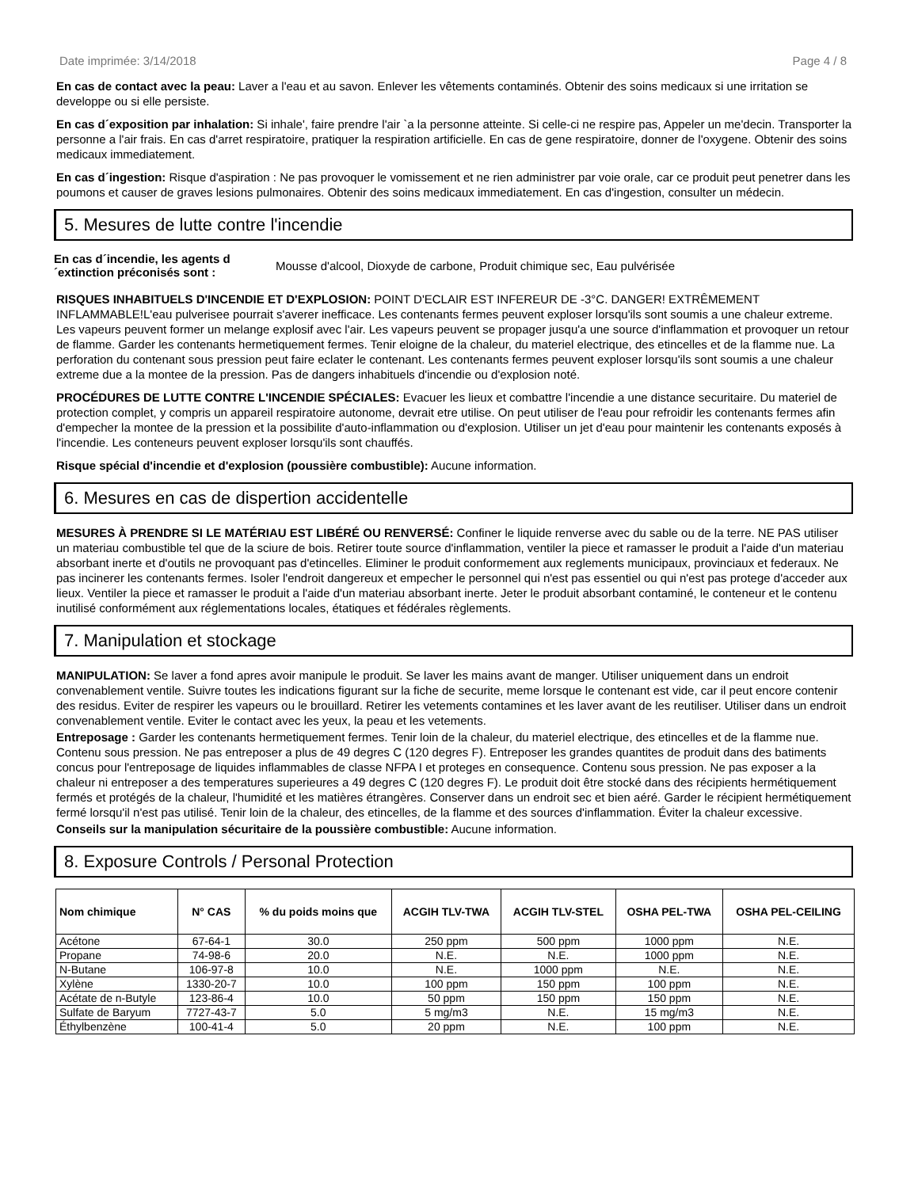Date imprimée: 3/14/2018 Page 4 / 8
En cas de contact avec la peau: Laver a l'eau et au savon. Enlever les vêtements contaminés. Obtenir des soins medicaux si une irritation se developpe ou si elle persiste.
En cas d´exposition par inhalation: Si inhale', faire prendre l'air `a la personne atteinte. Si celle-ci ne respire pas, Appeler un me'decin. Transporter la personne a l'air frais. En cas d'arret respiratoire, pratiquer la respiration artificielle. En cas de gene respiratoire, donner de l'oxygene. Obtenir des soins medicaux immediatement.
En cas d´ingestion: Risque d'aspiration : Ne pas provoquer le vomissement et ne rien administrer par voie orale, car ce produit peut penetrer dans les poumons et causer de graves lesions pulmonaires. Obtenir des soins medicaux immediatement. En cas d'ingestion, consulter un médecin.
5. Mesures de lutte contre l'incendie
En cas d´incendie, les agents d´extinction préconisés sont : Mousse d'alcool, Dioxyde de carbone, Produit chimique sec, Eau pulvérisée
RISQUES INHABITUELS D'INCENDIE ET D'EXPLOSION: POINT D'ECLAIR EST INFEREUR DE -3°C. DANGER! EXTRÊMEMENT INFLAMMABLE!L'eau pulverisee pourrait s'averer inefficace. Les contenants fermes peuvent exploser lorsqu'ils sont soumis a une chaleur extreme. Les vapeurs peuvent former un melange explosif avec l'air. Les vapeurs peuvent se propager jusqu'a une source d'inflammation et provoquer un retour de flamme. Garder les contenants hermetiquement fermes. Tenir eloigne de la chaleur, du materiel electrique, des etincelles et de la flamme nue. La perforation du contenant sous pression peut faire eclater le contenant. Les contenants fermes peuvent exploser lorsqu'ils sont soumis a une chaleur extreme due a la montee de la pression. Pas de dangers inhabituels d'incendie ou d'explosion noté.
PROCÉDURES DE LUTTE CONTRE L'INCENDIE SPÉCIALES: Evacuer les lieux et combattre l'incendie a une distance securitaire. Du materiel de protection complet, y compris un appareil respiratoire autonome, devrait etre utilise. On peut utiliser de l'eau pour refroidir les contenants fermes afin d'empecher la montee de la pression et la possibilite d'auto-inflammation ou d'explosion. Utiliser un jet d'eau pour maintenir les contenants exposés à l'incendie. Les conteneurs peuvent exploser lorsqu'ils sont chauffés.
Risque spécial d'incendie et d'explosion (poussière combustible): Aucune information.
6. Mesures en cas de dispertion accidentelle
MESURES À PRENDRE SI LE MATÉRIAU EST LIBÉRÉ OU RENVERSÉ: Confiner le liquide renverse avec du sable ou de la terre. NE PAS utiliser un materiau combustible tel que de la sciure de bois. Retirer toute source d'inflammation, ventiler la piece et ramasser le produit a l'aide d'un materiau absorbant inerte et d'outils ne provoquant pas d'etincelles. Eliminer le produit conformement aux reglements municipaux, provinciaux et federaux. Ne pas incinerer les contenants fermes. Isoler l'endroit dangereux et empecher le personnel qui n'est pas essentiel ou qui n'est pas protege d'acceder aux lieux. Ventiler la piece et ramasser le produit a l'aide d'un materiau absorbant inerte. Jeter le produit absorbant contaminé, le conteneur et le contenu inutilisé conformément aux réglementations locales, étatiques et fédérales règlements.
7. Manipulation et stockage
MANIPULATION: Se laver a fond apres avoir manipule le produit. Se laver les mains avant de manger. Utiliser uniquement dans un endroit convenablement ventile. Suivre toutes les indications figurant sur la fiche de securite, meme lorsque le contenant est vide, car il peut encore contenir des residus. Eviter de respirer les vapeurs ou le brouillard. Retirer les vetements contamines et les laver avant de les reutiliser. Utiliser dans un endroit convenablement ventile. Eviter le contact avec les yeux, la peau et les vetements.
Entreposage : Garder les contenants hermetiquement fermes. Tenir loin de la chaleur, du materiel electrique, des etincelles et de la flamme nue. Contenu sous pression. Ne pas entreposer a plus de 49 degres C (120 degres F). Entreposer les grandes quantites de produit dans des batiments concus pour l'entreposage de liquides inflammables de classe NFPA I et proteges en consequence. Contenu sous pression. Ne pas exposer a la chaleur ni entreposer a des temperatures superieures a 49 degres C (120 degres F). Le produit doit être stocké dans des récipients hermétiquement fermés et protégés de la chaleur, l'humidité et les matières étrangères. Conserver dans un endroit sec et bien aéré. Garder le récipient hermétiquement fermé lorsqu'il n'est pas utilisé. Tenir loin de la chaleur, des etincelles, de la flamme et des sources d'inflammation. Éviter la chaleur excessive.
Conseils sur la manipulation sécuritaire de la poussière combustible: Aucune information.
8. Exposure Controls / Personal Protection
| Nom chimique | N° CAS | % du poids moins que | ACGIH TLV-TWA | ACGIH TLV-STEL | OSHA PEL-TWA | OSHA PEL-CEILING |
| --- | --- | --- | --- | --- | --- | --- |
| Acétone | 67-64-1 | 30.0 | 250 ppm | 500 ppm | 1000 ppm | N.E. |
| Propane | 74-98-6 | 20.0 | N.E. | N.E. | 1000 ppm | N.E. |
| N-Butane | 106-97-8 | 10.0 | N.E. | 1000 ppm | N.E. | N.E. |
| Xylène | 1330-20-7 | 10.0 | 100 ppm | 150 ppm | 100 ppm | N.E. |
| Acétate de n-Butyle | 123-86-4 | 10.0 | 50 ppm | 150 ppm | 150 ppm | N.E. |
| Sulfate de Baryum | 7727-43-7 | 5.0 | 5 mg/m3 | N.E. | 15 mg/m3 | N.E. |
| Éthylbenzène | 100-41-4 | 5.0 | 20 ppm | N.E. | 100 ppm | N.E. |